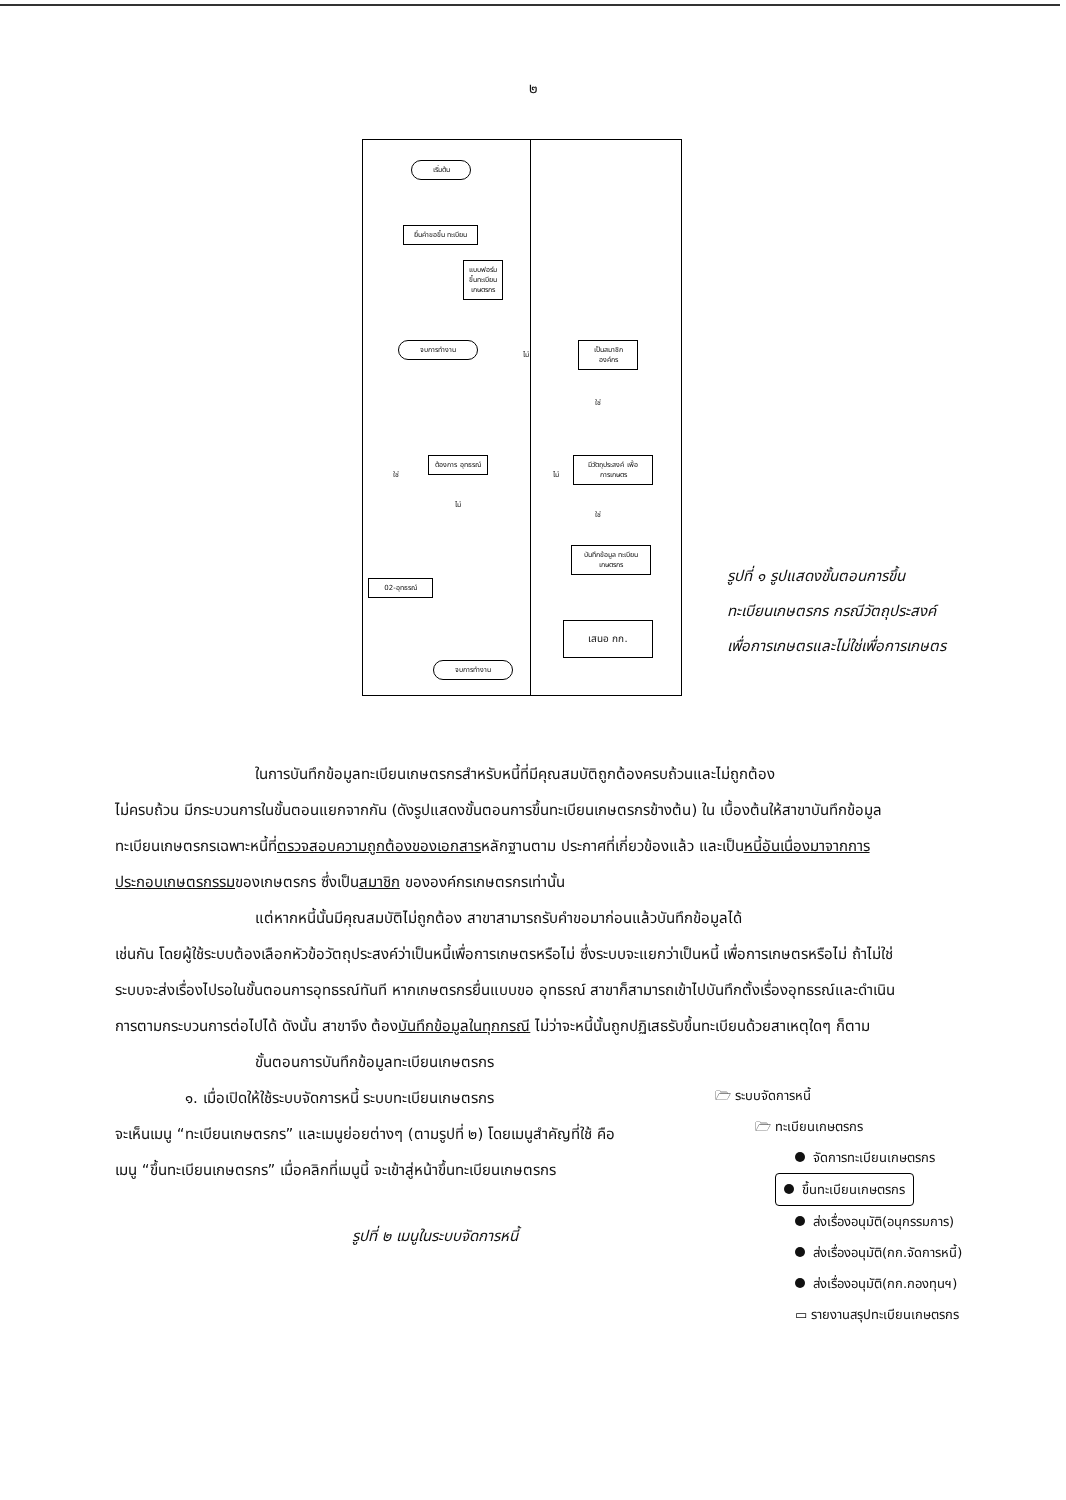๒
เริ่มต้น
ยื่นคำขอขึ้น ทะเบียน
แบบฟอร์มขึ้นทะเบียนเกษตรกร
จบการทำงาน
เป็นสมาชิก องค์กร
ใช่
ไม่
มีวัตถุประสงค์ เพื่อการเกษตร
ไม่
ต้องการ อุทธรณ์
ใช่
ไม่
ใช่
บันทึกข้อมูล ทะเบียนเกษตรกร
เสนอ กก.
02-อุทธรณ์
จบการทำงาน
รูปที่ ๑ รูปแสดงขั้นตอนการขึ้น
ทะเบียนเกษตรกร กรณีวัตถุประสงค์
เพื่อการเกษตรและไม่ใช่เพื่อการเกษตร
ในการบันทึกข้อมูลทะเบียนเกษตรกรสำหรับหนี้ที่มีคุณสมบัติถูกต้องครบถ้วนและไม่ถูกต้อง
ไม่ครบถ้วน มีกระบวนการในขั้นตอนแยกจากกัน (ดังรูปแสดงขั้นตอนการขึ้นทะเบียนเกษตรกรข้างต้น) ใน เบื้องต้นให้สาขาบันทึกข้อมูลทะเบียนเกษตรกรเฉพาะหนี้ที่ตรวจสอบความถูกต้องของเอกสารหลักฐานตาม ประกาศที่เกี่ยวข้องแล้ว และเป็นหนี้อันเนื่องมาจากการประกอบเกษตรกรรมของเกษตรกร ซึ่งเป็นสมาชิก ขององค์กรเกษตรกรเท่านั้น
แต่หากหนี้นั้นมีคุณสมบัติไม่ถูกต้อง สาขาสามารถรับคำขอมาก่อนแล้วบันทึกข้อมูลได้
เช่นกัน โดยผู้ใช้ระบบต้องเลือกหัวข้อวัตถุประสงค์ว่าเป็นหนี้เพื่อการเกษตรหรือไม่ ซึ่งระบบจะแยกว่าเป็นหนี้ เพื่อการเกษตรหรือไม่ ถ้าไม่ใช่ ระบบจะส่งเรื่องไปรอในขั้นตอนการอุทธรณ์ทันที หากเกษตรกรยื่นแบบขอ อุทธรณ์ สาขาก็สามารถเข้าไปบันทึกตั้งเรื่องอุทธรณ์และดำเนินการตามกระบวนการต่อไปได้ ดังนั้น สาขาจึง ต้องบันทึกข้อมูลในทุกกรณี ไม่ว่าจะหนี้นั้นถูกปฏิเสธรับขึ้นทะเบียนด้วยสาเหตุใดๆ ก็ตาม
ขั้นตอนการบันทึกข้อมูลทะเบียนเกษตรกร
๑. เมื่อเปิดให้ใช้ระบบจัดการหนี้ ระบบทะเบียนเกษตรกร
จะเห็นเมนู “ทะเบียนเกษตรกร” และเมนูย่อยต่างๆ (ตามรูปที่ ๒) โดยเมนูสำคัญที่ใช้ คือ เมนู “ขึ้นทะเบียนเกษตรกร” เมื่อคลิกที่เมนูนี้ จะเข้าสู่หน้าขึ้นทะเบียนเกษตรกร
รูปที่ ๒ เมนูในระบบจัดการหนี้
🗁 ระบบจัดการหนี้
🗁 ทะเบียนเกษตรกร
จัดการทะเบียนเกษตรกร
ขึ้นทะเบียนเกษตรกร
ส่งเรื่องอนุมัติ(อนุกรรมการ)
ส่งเรื่องอนุมัติ(กก.จัดการหนี้)
ส่งเรื่องอนุมัติ(กก.กองทุนฯ)
▭ รายงานสรุปทะเบียนเกษตรกร